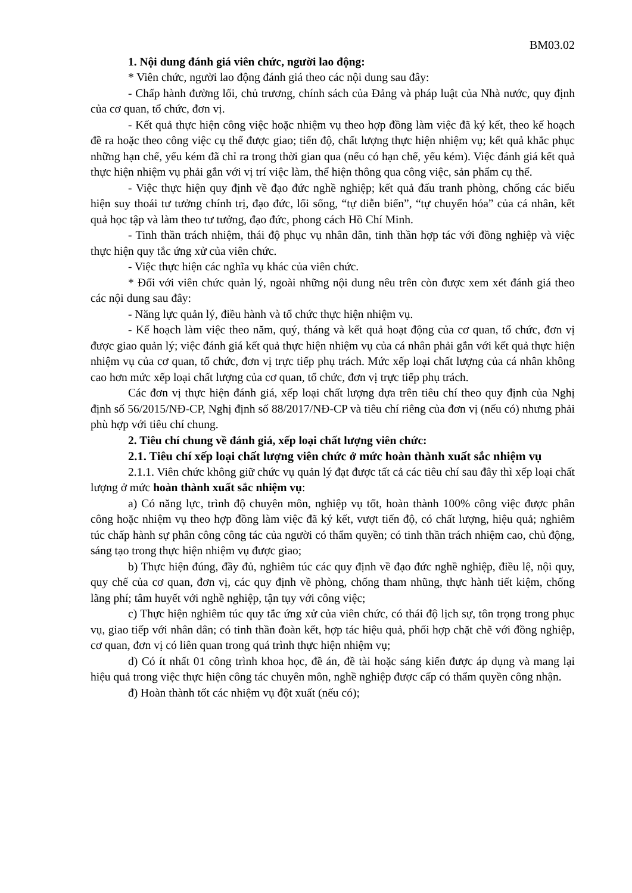BM03.02
1. Nội dung đánh giá viên chức, người lao động:
* Viên chức, người lao động đánh giá theo các nội dung sau đây:
- Chấp hành đường lối, chủ trương, chính sách của Đảng và pháp luật của Nhà nước, quy định của cơ quan, tổ chức, đơn vị.
- Kết quả thực hiện công việc hoặc nhiệm vụ theo hợp đồng làm việc đã ký kết, theo kế hoạch đề ra hoặc theo công việc cụ thể được giao; tiến độ, chất lượng thực hiện nhiệm vụ; kết quả khắc phục những hạn chế, yếu kém đã chỉ ra trong thời gian qua (nếu có hạn chế, yếu kém). Việc đánh giá kết quả thực hiện nhiệm vụ phải gắn với vị trí việc làm, thể hiện thông qua công việc, sản phẩm cụ thể.
- Việc thực hiện quy định về đạo đức nghề nghiệp; kết quả đấu tranh phòng, chống các biểu hiện suy thoái tư tưởng chính trị, đạo đức, lối sống, “tự diễn biến”, “tự chuyển hóa” của cá nhân, kết quả học tập và làm theo tư tưởng, đạo đức, phong cách Hồ Chí Minh.
- Tinh thần trách nhiệm, thái độ phục vụ nhân dân, tinh thần hợp tác với đồng nghiệp và việc thực hiện quy tắc ứng xử của viên chức.
- Việc thực hiện các nghĩa vụ khác của viên chức.
* Đối với viên chức quản lý, ngoài những nội dung nêu trên còn được xem xét đánh giá theo các nội dung sau đây:
- Năng lực quản lý, điều hành và tổ chức thực hiện nhiệm vụ.
- Kế hoạch làm việc theo năm, quý, tháng và kết quả hoạt động của cơ quan, tổ chức, đơn vị được giao quản lý; việc đánh giá kết quả thực hiện nhiệm vụ của cá nhân phải gắn với kết quả thực hiện nhiệm vụ của cơ quan, tổ chức, đơn vị trực tiếp phụ trách. Mức xếp loại chất lượng của cá nhân không cao hơn mức xếp loại chất lượng của cơ quan, tổ chức, đơn vị trực tiếp phụ trách.
Các đơn vị thực hiện đánh giá, xếp loại chất lượng dựa trên tiêu chí theo quy định của Nghị định số 56/2015/NĐ-CP, Nghị định số 88/2017/NĐ-CP và tiêu chí riêng của đơn vị (nếu có) nhưng phải phù hợp với tiêu chí chung.
2. Tiêu chí chung về đánh giá, xếp loại chất lượng viên chức:
2.1. Tiêu chí xếp loại chất lượng viên chức ở mức hoàn thành xuất sắc nhiệm vụ
2.1.1. Viên chức không giữ chức vụ quản lý đạt được tất cả các tiêu chí sau đây thì xếp loại chất lượng ở mức hoàn thành xuất sắc nhiệm vụ:
a) Có năng lực, trình độ chuyên môn, nghiệp vụ tốt, hoàn thành 100% công việc được phân công hoặc nhiệm vụ theo hợp đồng làm việc đã ký kết, vượt tiến độ, có chất lượng, hiệu quả; nghiêm túc chấp hành sự phân công công tác của người có thẩm quyền; có tinh thần trách nhiệm cao, chủ động, sáng tạo trong thực hiện nhiệm vụ được giao;
b) Thực hiện đúng, đầy đủ, nghiêm túc các quy định về đạo đức nghề nghiệp, điều lệ, nội quy, quy chế của cơ quan, đơn vị, các quy định về phòng, chống tham nhũng, thực hành tiết kiệm, chống lãng phí; tâm huyết với nghề nghiệp, tận tụy với công việc;
c) Thực hiện nghiêm túc quy tắc ứng xử của viên chức, có thái độ lịch sự, tôn trọng trong phục vụ, giao tiếp với nhân dân; có tinh thần đoàn kết, hợp tác hiệu quả, phối hợp chặt chẽ với đồng nghiệp, cơ quan, đơn vị có liên quan trong quá trình thực hiện nhiệm vụ;
d) Có ít nhất 01 công trình khoa học, đề án, đề tài hoặc sáng kiến được áp dụng và mang lại hiệu quả trong việc thực hiện công tác chuyên môn, nghề nghiệp được cấp có thẩm quyền công nhận.
đ) Hoàn thành tốt các nhiệm vụ đột xuất (nếu có);